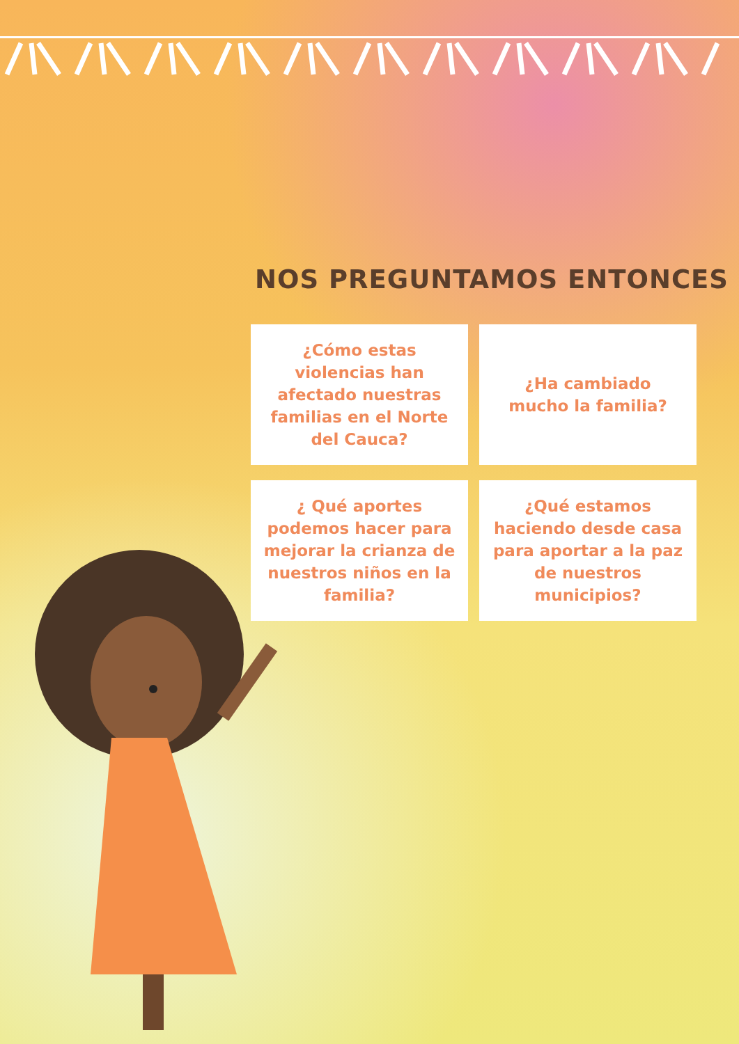NOS PREGUNTAMOS ENTONCES
¿Cómo estas violencias han afectado nuestras familias en el Norte del Cauca?
¿Ha cambiado
mucho la familia?
¿ Qué aportes podemos hacer para mejorar la crianza de nuestros niños en la familia?
¿Qué estamos haciendo desde casa para aportar a la paz de nuestros municipios?